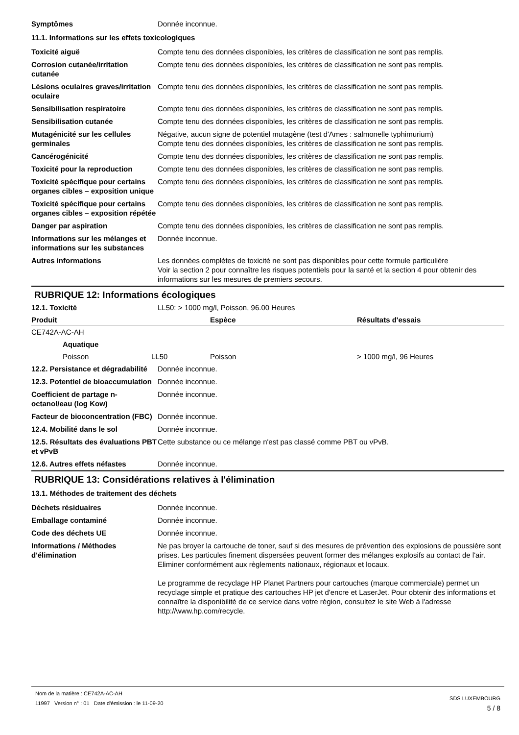| Symptômes | Donnée inconnue. |
11.1. Informations sur les effets toxicologiques
| Toxicité aiguë | Compte tenu des données disponibles, les critères de classification ne sont pas remplis. |
| Corrosion cutanée/irritation cutanée | Compte tenu des données disponibles, les critères de classification ne sont pas remplis. |
| Lésions oculaires graves/irritation oculaire | Compte tenu des données disponibles, les critères de classification ne sont pas remplis. |
| Sensibilisation respiratoire | Compte tenu des données disponibles, les critères de classification ne sont pas remplis. |
| Sensibilisation cutanée | Compte tenu des données disponibles, les critères de classification ne sont pas remplis. |
| Mutagénicité sur les cellules germinales | Négative, aucun signe de potentiel mutagène (test d'Ames : salmonelle typhimurium) Compte tenu des données disponibles, les critères de classification ne sont pas remplis. |
| Cancérogénicité | Compte tenu des données disponibles, les critères de classification ne sont pas remplis. |
| Toxicité pour la reproduction | Compte tenu des données disponibles, les critères de classification ne sont pas remplis. |
| Toxicité spécifique pour certains organes cibles – exposition unique | Compte tenu des données disponibles, les critères de classification ne sont pas remplis. |
| Toxicité spécifique pour certains organes cibles – exposition répétée | Compte tenu des données disponibles, les critères de classification ne sont pas remplis. |
| Danger par aspiration | Compte tenu des données disponibles, les critères de classification ne sont pas remplis. |
| Informations sur les mélanges et informations sur les substances | Donnée inconnue. |
| Autres informations | Les données complètes de toxicité ne sont pas disponibles pour cette formule particulière Voir la section 2 pour connaître les risques potentiels pour la santé et la section 4 pour obtenir des informations sur les mesures de premiers secours. |
RUBRIQUE 12: Informations écologiques
| 12.1. Toxicité | LL50: > 1000 mg/l, Poisson, 96.00 Heures |
| Produit | | Espèce | Résultats d'essais |
| --- | --- | --- | --- |
| CE742A-AC-AH | | | |
| Aquatique | | | |
| Poisson | LL50 | Poisson | > 1000 mg/l, 96 Heures |
| 12.2. Persistance et dégradabilité | Donnée inconnue. |
| 12.3. Potentiel de bioaccumulation | Donnée inconnue. |
| Coefficient de partage n-octanol/eau (log Kow) | Donnée inconnue. |
| Facteur de bioconcentration (FBC) | Donnée inconnue. |
| 12.4. Mobilité dans le sol | Donnée inconnue. |
| 12.5. Résultats des évaluations PBT et vPvB | Cette substance ou ce mélange n'est pas classé comme PBT ou vPvB. |
| 12.6. Autres effets néfastes | Donnée inconnue. |
RUBRIQUE 13: Considérations relatives à l'élimination
13.1. Méthodes de traitement des déchets
| Déchets résiduaires | Donnée inconnue. |
| Emballage contaminé | Donnée inconnue. |
| Code des déchets UE | Donnée inconnue. |
| Informations / Méthodes d'élimination | Ne pas broyer la cartouche de toner, sauf si des mesures de prévention des explosions de poussière sont prises. Les particules finement dispersées peuvent former des mélanges explosifs au contact de l'air. Eliminer conformément aux règlements nationaux, régionaux et locaux. Le programme de recyclage HP Planet Partners pour cartouches (marque commerciale) permet un recyclage simple et pratique des cartouches HP jet d'encre et LaserJet. Pour obtenir des informations et connaître la disponibilité de ce service dans votre région, consultez le site Web à l'adresse http://www.hp.com/recycle. |
Nom de la matière : CE742A-AC-AH
11997 Version n° : 01 Date d'émission : le 11-09-20
SDS LUXEMBOURG
5 / 8